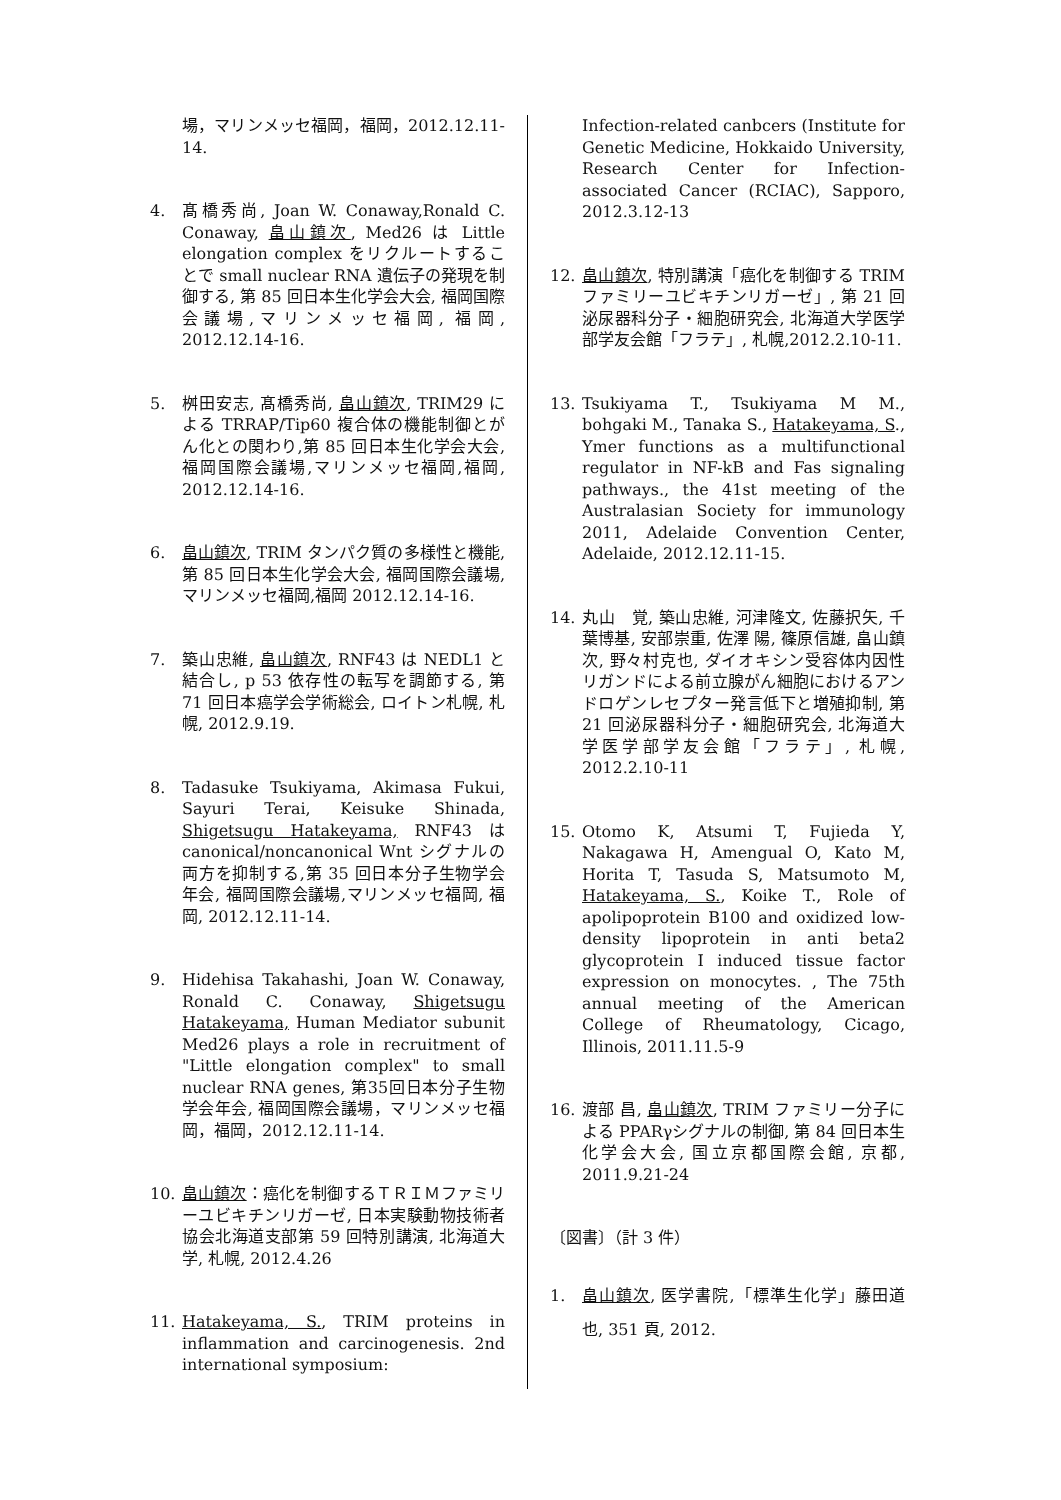場，マリンメッセ福岡，福岡，2012.12.11-14.
4. 髙橋秀尚, Joan W. Conaway,Ronald C. Conaway, 畠山鎮次, Med26 は Little elongation complex をリクルートすることで small nuclear RNA 遺伝子の発現を制御する, 第 85 回日本生化学会大会, 福岡国際会議場,マリンメッセ福岡, 福岡, 2012.12.14-16.
5. 桝田安志, 髙橋秀尚, 畠山鎮次, TRIM29 による TRRAP/Tip60 複合体の機能制御とがん化との関わり,第 85 回日本生化学会大会, 福岡国際会議場,マリンメッセ福岡,福岡, 2012.12.14-16.
6. 畠山鎮次, TRIM タンパク質の多様性と機能, 第 85 回日本生化学会大会, 福岡国際会議場,マリンメッセ福岡,福岡 2012.12.14-16.
7. 築山忠維, 畠山鎮次, RNF43 は NEDL1 と結合し, p 53 依存性の転写を調節する, 第 71 回日本癌学会学術総会, ロイトン札幌, 札幌, 2012.9.19.
8. Tadasuke Tsukiyama, Akimasa Fukui, Sayuri Terai, Keisuke Shinada, Shigetsugu Hatakeyama, RNF43 は canonical/noncanonical Wnt シグナルの両方を抑制する,第 35 回日本分子生物学会年会, 福岡国際会議場,マリンメッセ福岡, 福岡, 2012.12.11-14.
9. Hidehisa Takahashi, Joan W. Conaway, Ronald C. Conaway, Shigetsugu Hatakeyama, Human Mediator subunit Med26 plays a role in recruitment of "Little elongation complex" to small nuclear RNA genes, 第35回日本分子生物学会年会, 福岡国際会議場，マリンメッセ福岡，福岡，2012.12.11-14.
10. 畠山鎮次：癌化を制御するＴＲＩＭファミリーユビキチンリガーゼ, 日本実験動物技術者協会北海道支部第 59 回特別講演, 北海道大学, 札幌, 2012.4.26
11. Hatakeyama, S., TRIM proteins in inflammation and carcinogenesis. 2nd international symposium:
Infection-related canbcers (Institute for Genetic Medicine, Hokkaido University, Research Center for Infection-associated Cancer (RCIAC), Sapporo, 2012.3.12-13
12. 畠山鎮次, 特別講演「癌化を制御する TRIM ファミリーユビキチンリガーゼ」, 第 21 回泌尿器科分子・細胞研究会, 北海道大学医学部学友会館「フラテ」, 札幌,2012.2.10-11.
13. Tsukiyama T., Tsukiyama M M., bohgaki M., Tanaka S., Hatakeyama, S., Ymer functions as a multifunctional regulator in NF-kB and Fas signaling pathways., the 41st meeting of the Australasian Society for immunology 2011, Adelaide Convention Center, Adelaide, 2012.12.11-15.
14. 丸山　覚, 築山忠維, 河津隆文, 佐藤択矢, 千葉博基, 安部崇重, 佐澤 陽, 篠原信雄, 畠山鎮次, 野々村克也, ダイオキシン受容体内因性リガンドによる前立腺がん細胞におけるアンドロゲンレセプター発言低下と増殖抑制, 第 21 回泌尿器科分子・細胞研究会, 北海道大学医学部学友会館「フラテ」, 札幌, 2012.2.10-11
15. Otomo K, Atsumi T, Fujieda Y, Nakagawa H, Amengual O, Kato M, Horita T, Tasuda S, Matsumoto M, Hatakeyama, S., Koike T., Role of apolipoprotein B100 and oxidized low-density lipoprotein in anti beta2 glycoprotein I induced tissue factor expression on monocytes. , The 75th annual meeting of the American College of Rheumatology, Cicago, Illinois, 2011.11.5-9
16. 渡部 昌, 畠山鎮次, TRIM ファミリー分子による PPARγシグナルの制御, 第 84 回日本生化学会大会, 国立京都国際会館, 京都, 2011.9.21-24
〔図書〕（計 3 件）
1. 畠山鎮次, 医学書院,「標準生化学」藤田道也, 351 頁, 2012.